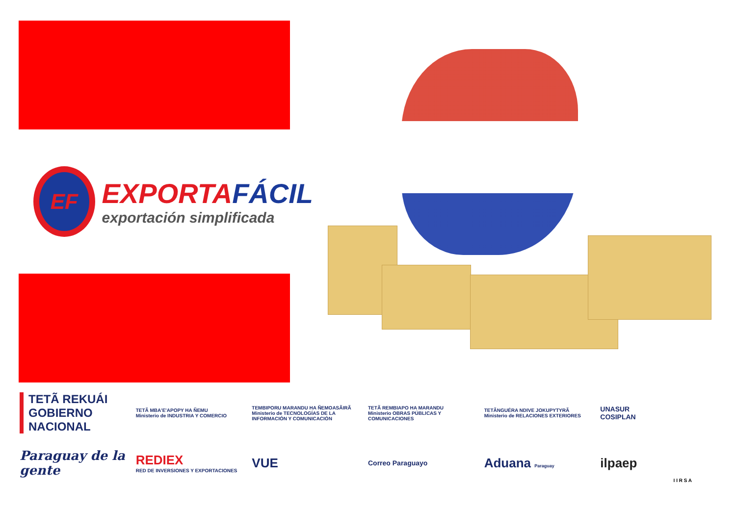EF
EXPORTAFÁCIL
exportación simplificada
TETÃ REKUÁI
GOBIERNO NACIONAL
TETÃ MBA'E'APOPY HA ÑEMU
Ministerio de INDUSTRIA Y COMERCIO
TEMBIPORU MARANDU HA ÑEMOASÃIRÃ
Ministerio de TECNOLOGÍAS DE LA INFORMACIÓN Y COMUNICACIÓN
TETÃ REMBIAPO HA MARANDU
Ministerio OBRAS PÚBLICAS Y COMUNICACIONES
TETÃNGUÉRA NDIVE JOKUPYTYRÃ
Ministerio de RELACIONES EXTERIORES
UNASUR
COSIPLAN
Paraguay de la gente
REDIEX
RED DE INVERSIONES Y EXPORTACIONES
VUE
Correo Paraguayo
Aduana Paraguay
ilpaep
I I R S A